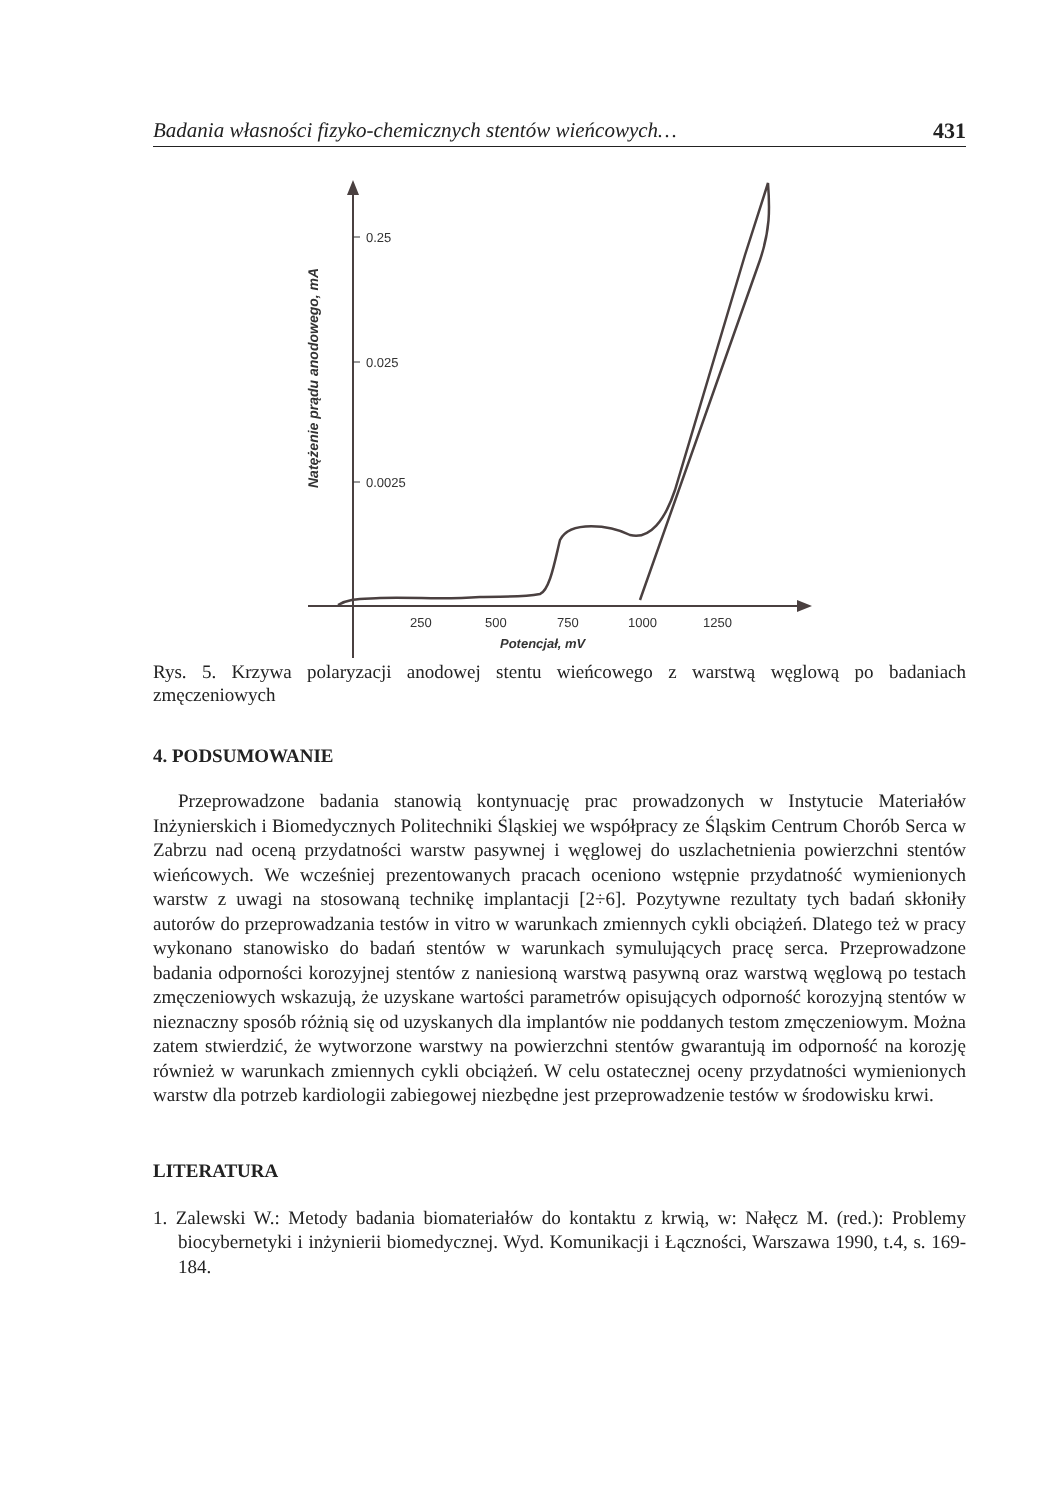Badania własności fizyko-chemicznych stentów wieńcowych… 431
0.25
0.025
0.0025
250
500
750
1000
1250
Potencjał, mV
Natężenie prądu anodowego, mA
Rys. 5. Krzywa polaryzacji anodowej stentu wieńcowego z warstwą węglową po badaniach zmęczeniowych
4. PODSUMOWANIE
Przeprowadzone badania stanowią kontynuację prac prowadzonych w Instytucie Materiałów Inżynierskich i Biomedycznych Politechniki Śląskiej we współpracy ze Śląskim Centrum Chorób Serca w Zabrzu nad oceną przydatności warstw pasywnej i węglowej do uszlachetnienia powierzchni stentów wieńcowych. We wcześniej prezentowanych pracach oceniono wstępnie przydatność wymienionych warstw z uwagi na stosowaną technikę implantacji [2÷6]. Pozytywne rezultaty tych badań skłoniły autorów do przeprowadzania testów in vitro w warunkach zmiennych cykli obciążeń. Dlatego też w pracy wykonano stanowisko do badań stentów w warunkach symulujących pracę serca. Przeprowadzone badania odporności korozyjnej stentów z naniesioną warstwą pasywną oraz warstwą węglową po testach zmęczeniowych wskazują, że uzyskane wartości parametrów opisujących odporność korozyjną stentów w nieznaczny sposób różnią się od uzyskanych dla implantów nie poddanych testom zmęczeniowym. Można zatem stwierdzić, że wytworzone warstwy na powierzchni stentów gwarantują im odporność na korozję również w warunkach zmiennych cykli obciążeń. W celu ostatecznej oceny przydatności wymienionych warstw dla potrzeb kardiologii zabiegowej niezbędne jest przeprowadzenie testów w środowisku krwi.
LITERATURA
1. Zalewski W.: Metody badania biomateriałów do kontaktu z krwią, w: Nałęcz M. (red.): Problemy biocybernetyki i inżynierii biomedycznej. Wyd. Komunikacji i Łączności, Warszawa 1990, t.4, s. 169-184.